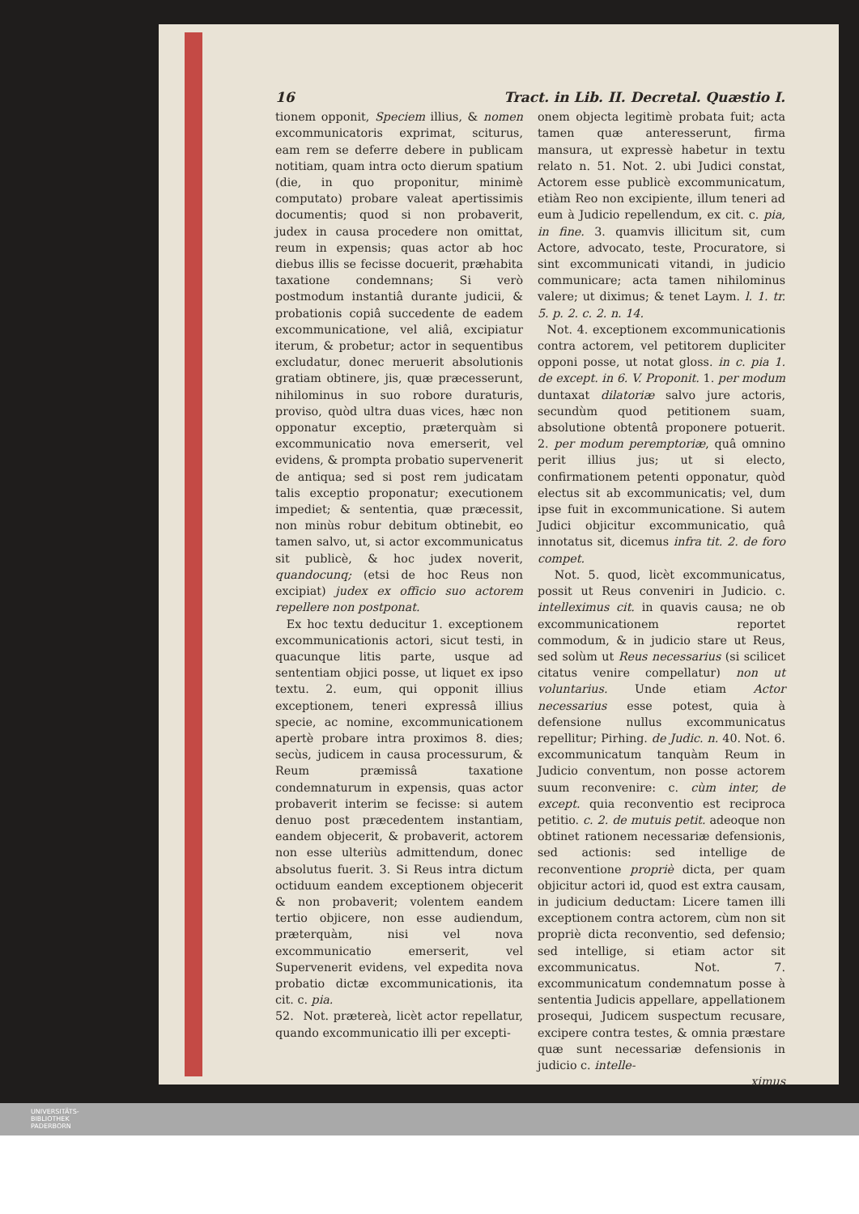16 Tract. in Lib. II. Decretal. Quæstio I.
tionem opponit, Speciem illius, & nomen excommunicatoris exprimat, sciturus, eam rem se deferre debere in publicam notitiam, quam intra octo dierum spatium (die, in quo proponitur, minimè computato) probare valeat apertissimis documentis; quod si non probaverit, judex in causa procedere non omittat, reum in expensis; quas actor ab hoc diebus illis se fecisse docuerit, præhabita taxatione condemnans; Si verò postmodum instantiâ durante judicii, & probationis copiâ succedente de eadem excommunicatione, vel aliâ, excipiatur iterum, & probetur; actor in sequentibus excludatur, donec meruerit absolutionis gratiam obtinere, jis, quæ præcesserunt, nihilominus in suo robore duraturis, proviso, quòd ultra duas vices, hæc non opponatur exceptio, præterquàm si excommunicatio nova emerserit, vel evidens, & prompta probatio supervenerit de antiqua; sed si post rem judicatam talis exceptio proponatur; executionem impediet; & sententia, quæ præcessit, non minùs robur debitum obtinebit, eo tamen salvo, ut, si actor excommunicatus sit publicè, & hoc judex noverit, quandocunq; (etsi de hoc Reus non excipiat) judex ex officio suo actorem repellere non postponat.
Ex hoc textu deducitur 1. exceptionem excommunicationis actori, sicut testi, in quacunque litis parte, usque ad sententiam objici posse, ut liquet ex ipso textu. 2. eum, qui opponit illius exceptionem, teneri expressâ illius specie, ac nomine, excommunicationem apertè probare intra proximos 8. dies; secùs, judicem in causa processurum, & Reum præmissâ taxatione condemnaturum in expensis, quas actor probaverit interim se fecisse: si autem denuo post præcedentem instantiam, eandem objecerit, & probaverit, actorem non esse ulteriùs admittendum, donec absolutus fuerit. 3. Si Reus intra dictum octiduum eandem exceptionem objecerit & non probaverit; volentem eandem tertio objicere, non esse audiendum, præterquàm, nisi vel nova excommunicatio emerserit, vel Supervenerit evidens, vel expedita nova probatio dictæ excommunicationis, ita cit. c. pia.
52. Not. prætereà, licèt actor repellatur, quando excommunicatio illi per excepti-
onem objecta legitimè probata fuit; acta tamen quæ anteresserunt, firma mansura, ut expressè habetur in textu relato n. 51. Not. 2. ubi Judici constat, Actorem esse publicè excommunicatum, etiàm Reo non excipiente, illum teneri ad eum à Judicio repellendum, ex cit. c. pia, in fine. 3. quamvis illicitum sit, cum Actore, advocato, teste, Procuratore, si sint excommunicati vitandi, in judicio communicare; acta tamen nihilominus valere; ut diximus; & tenet Laym. l. 1. tr. 5. p. 2. c. 2. n. 14.
Not. 4. exceptionem excommunicationis contra actorem, vel petitorem dupliciter opponi posse, ut notat gloss. in c. pia 1. de except. in 6. V. Proponit. 1. per modum duntaxat dilatoriæ salvo jure actoris, secundùm quod petitionem suam, absolutione obtentâ proponere potuerit. 2. per modum peremptoriæ, quâ omnino perit illius jus; ut si electo, confirmationem petenti opponatur, quòd electus sit ab excommunicatis; vel, dum ipse fuit in excommunicatione. Si autem Judici objicitur excommunicatio, quâ innotatus sit, dicemus infra tit. 2. de foro compet.
Not. 5. quod, licèt excommunicatus, possit ut Reus conveniri in Judicio. c. intelleximus cit. in quavis causa; ne ob excommunicationem reportet commodum, & in judicio stare ut Reus, sed solùm ut Reus necessarius (si scilicet citatus venire compellatur) non ut voluntarius. Unde etiam Actor necessarius esse potest, quia à defensione nullus excommunicatus repellitur; Pirhing. de Judic. n. 40. Not. 6. excommunicatum tanquàm Reum in Judicio conventum, non posse actorem suum reconvenire: c. cùm inter, de except. quia reconventio est reciproca petitio. c. 2. de mutuis petit. adeoque non obtinet rationem necessariæ defensionis, sed actionis: sed intellige de reconventione propriè dicta, per quam objicitur actori id, quod est extra causam, in judicium deductam: Licere tamen illi exceptionem contra actorem, cùm non sit propriè dicta reconventio, sed defensio; sed intellige, si etiam actor sit excommunicatus. Not. 7. excommunicatum condemnatum posse à sententia Judicis appellare, appellationem prosequi, Judicem suspectum recusare, excipere contra testes, & omnia præstare quæ sunt necessariæ defensionis in judicio c. intelle-
ximus
UNIVERSITÄTS-
BIBLIOTHEK
PADERBORN